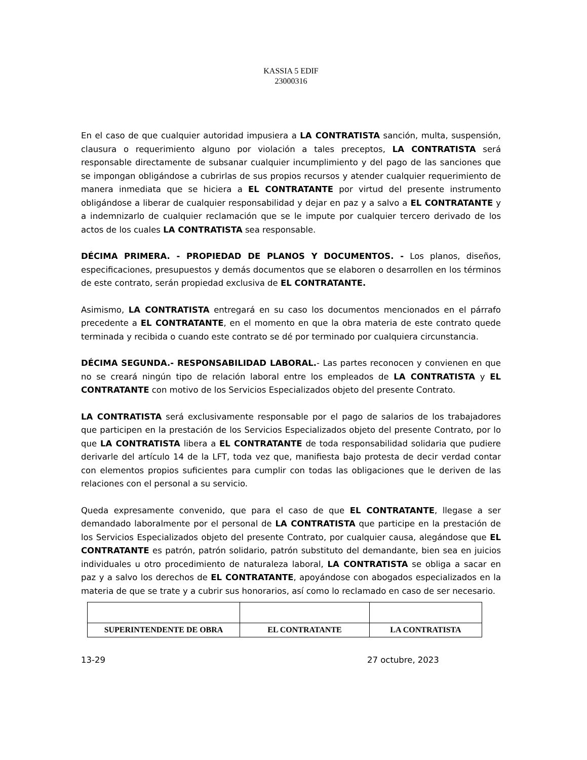KASSIA 5 EDIF
23000316
En el caso de que cualquier autoridad impusiera a LA CONTRATISTA sanción, multa, suspensión, clausura o requerimiento alguno por violación a tales preceptos, LA CONTRATISTA será responsable directamente de subsanar cualquier incumplimiento y del pago de las sanciones que se impongan obligándose a cubrirlas de sus propios recursos y atender cualquier requerimiento de manera inmediata que se hiciera a EL CONTRATANTE por virtud del presente instrumento obligándose a liberar de cualquier responsabilidad y dejar en paz y a salvo a EL CONTRATANTE y a indemnizarlo de cualquier reclamación que se le impute por cualquier tercero derivado de los actos de los cuales LA CONTRATISTA sea responsable.
DÉCIMA PRIMERA. - PROPIEDAD DE PLANOS Y DOCUMENTOS. - Los planos, diseños, especificaciones, presupuestos y demás documentos que se elaboren o desarrollen en los términos de este contrato, serán propiedad exclusiva de EL CONTRATANTE.
Asimismo, LA CONTRATISTA entregará en su caso los documentos mencionados en el párrafo precedente a EL CONTRATANTE, en el momento en que la obra materia de este contrato quede terminada y recibida o cuando este contrato se dé por terminado por cualquiera circunstancia.
DÉCIMA SEGUNDA.- RESPONSABILIDAD LABORAL.- Las partes reconocen y convienen en que no se creará ningún tipo de relación laboral entre los empleados de LA CONTRATISTA y EL CONTRATANTE con motivo de los Servicios Especializados objeto del presente Contrato.
LA CONTRATISTA será exclusivamente responsable por el pago de salarios de los trabajadores que participen en la prestación de los Servicios Especializados objeto del presente Contrato, por lo que LA CONTRATISTA libera a EL CONTRATANTE de toda responsabilidad solidaria que pudiere derivarle del artículo 14 de la LFT, toda vez que, manifiesta bajo protesta de decir verdad contar con elementos propios suficientes para cumplir con todas las obligaciones que le deriven de las relaciones con el personal a su servicio.
Queda expresamente convenido, que para el caso de que EL CONTRATANTE, llegase a ser demandado laboralmente por el personal de LA CONTRATISTA que participe en la prestación de los Servicios Especializados objeto del presente Contrato, por cualquier causa, alegándose que EL CONTRATANTE es patrón, patrón solidario, patrón substituto del demandante, bien sea en juicios individuales u otro procedimiento de naturaleza laboral, LA CONTRATISTA se obliga a sacar en paz y a salvo los derechos de EL CONTRATANTE, apoyándose con abogados especializados en la materia de que se trate y a cubrir sus honorarios, así como lo reclamado en caso de ser necesario.
| SUPERINTENDENTE DE OBRA | EL CONTRATANTE | LA CONTRATISTA |
13-29 27 octubre, 2023